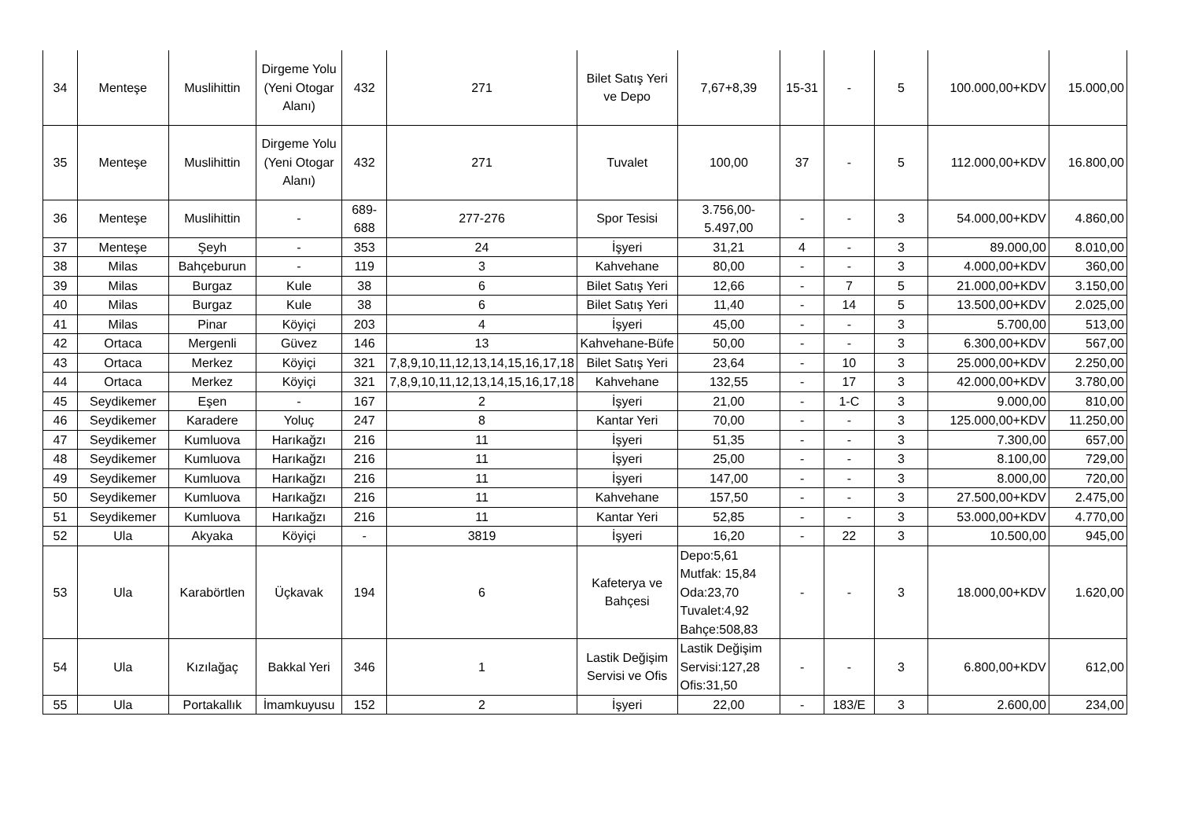| 34 | Menteşe | Muslihittin | Dirgeme Yolu (Yeni Otogar Alanı) | 432 | 271 | Bilet Satış Yeri ve Depo | 7,67+8,39 | 15-31 | - | 5 | 100.000,00+KDV | 15.000,00 |
| 35 | Menteşe | Muslihittin | Dirgeme Yolu (Yeni Otogar Alanı) | 432 | 271 | Tuvalet | 100,00 | 37 | - | 5 | 112.000,00+KDV | 16.800,00 |
| 36 | Menteşe | Muslihittin | - | 689-688 | 277-276 | Spor Tesisi | 3.756,00-5.497,00 | - | - | 3 | 54.000,00+KDV | 4.860,00 |
| 37 | Menteşe | Şeyh | - | 353 | 24 | İşyeri | 31,21 | 4 | - | 3 | 89.000,00 | 8.010,00 |
| 38 | Milas | Bahçeburun | - | 119 | 3 | Kahvehane | 80,00 | - | - | 3 | 4.000,00+KDV | 360,00 |
| 39 | Milas | Burgaz | Kule | 38 | 6 | Bilet Satış Yeri | 12,66 | - | 7 | 5 | 21.000,00+KDV | 3.150,00 |
| 40 | Milas | Burgaz | Kule | 38 | 6 | Bilet Satış Yeri | 11,40 | - | 14 | 5 | 13.500,00+KDV | 2.025,00 |
| 41 | Milas | Pinar | Köyiçi | 203 | 4 | İşyeri | 45,00 | - | - | 3 | 5.700,00 | 513,00 |
| 42 | Ortaca | Mergenli | Güvez | 146 | 13 | Kahvehane-Büfe | 50,00 | - | - | 3 | 6.300,00+KDV | 567,00 |
| 43 | Ortaca | Merkez | Köyiçi | 321 | 7,8,9,10,11,12,13,14,15,16,17,18 | Bilet Satış Yeri | 23,64 | - | 10 | 3 | 25.000,00+KDV | 2.250,00 |
| 44 | Ortaca | Merkez | Köyiçi | 321 | 7,8,9,10,11,12,13,14,15,16,17,18 | Kahvehane | 132,55 | - | 17 | 3 | 42.000,00+KDV | 3.780,00 |
| 45 | Seydikemer | Eşen | - | 167 | 2 | İşyeri | 21,00 | - | 1-C | 3 | 9.000,00 | 810,00 |
| 46 | Seydikemer | Karadere | Yoluç | 247 | 8 | Kantar Yeri | 70,00 | - | - | 3 | 125.000,00+KDV | 11.250,00 |
| 47 | Seydikemer | Kumluova | Harıkağzı | 216 | 11 | İşyeri | 51,35 | - | - | 3 | 7.300,00 | 657,00 |
| 48 | Seydikemer | Kumluova | Harıkağzı | 216 | 11 | İşyeri | 25,00 | - | - | 3 | 8.100,00 | 729,00 |
| 49 | Seydikemer | Kumluova | Harıkağzı | 216 | 11 | İşyeri | 147,00 | - | - | 3 | 8.000,00 | 720,00 |
| 50 | Seydikemer | Kumluova | Harıkağzı | 216 | 11 | Kahvehane | 157,50 | - | - | 3 | 27.500,00+KDV | 2.475,00 |
| 51 | Seydikemer | Kumluova | Harıkağzı | 216 | 11 | Kantar Yeri | 52,85 | - | - | 3 | 53.000,00+KDV | 4.770,00 |
| 52 | Ula | Akyaka | Köyiçi | - | 3819 | İşyeri | 16,20 | - | 22 | 3 | 10.500,00 | 945,00 |
| 53 | Ula | Karabörtlen | Üçkavak | 194 | 6 | Kafeterya ve Bahçesi | Depo:5,61 Mutfak: 15,84 Oda:23,70 Tuvalet:4,92 Bahçe:508,83 | - | - | 3 | 18.000,00+KDV | 1.620,00 |
| 54 | Ula | Kızılağaç | Bakkal Yeri | 346 | 1 | Lastik Değişim Servisi ve Ofis | Lastik Değişim Servisi:127,28 Ofis:31,50 | - | - | 3 | 6.800,00+KDV | 612,00 |
| 55 | Ula | Portakallık | İmamkuyusu | 152 | 2 | İşyeri | 22,00 | - | 183/E | 3 | 2.600,00 | 234,00 |